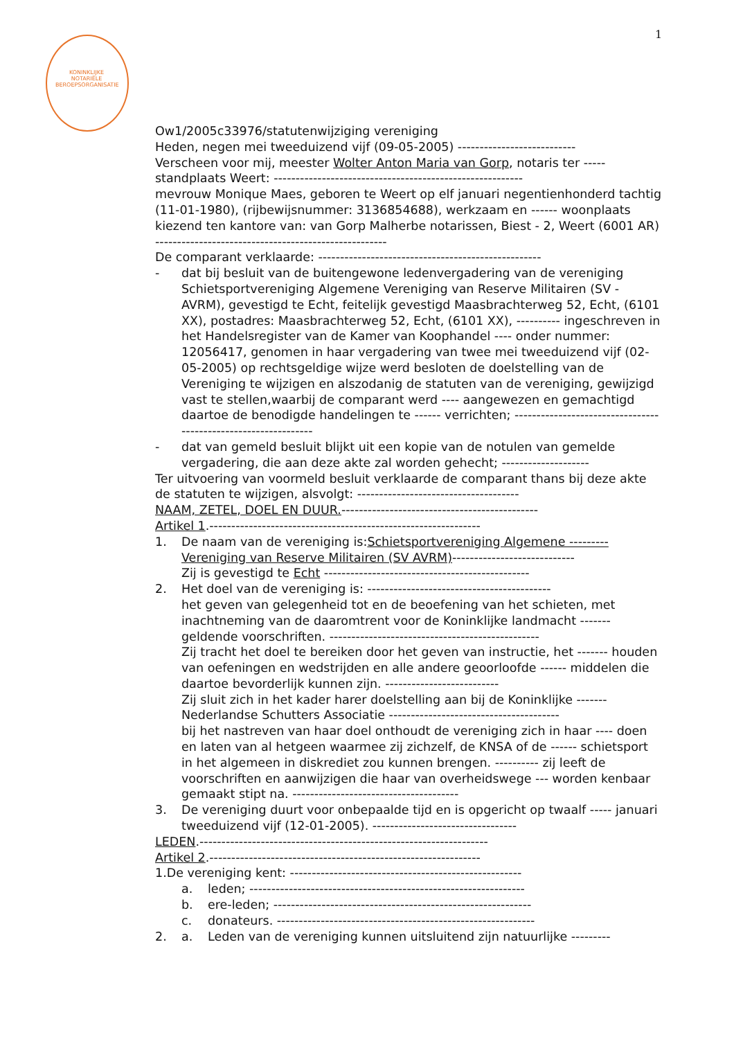KONINKLIJKE NOTARIËLE BEROEPSORGANISATIE
1
Ow1/2005c33976/statutenwijziging vereniging
Heden, negen mei tweeduizend vijf (09-05-2005) ---------------------------
Verscheen voor mij, meester Wolter Anton Maria van Gorp, notaris ter -----
standplaats Weert: ---------------------------------------------------------
mevrouw Monique Maes, geboren te Weert op elf januari negentienhonderd tachtig (11-01-1980), (rijbewijsnummer: 3136854688), werkzaam en ------ woonplaats kiezend ten kantore van: van Gorp Malherbe notarissen, Biest - 2, Weert (6001 AR) -----------------------------------------------------
De comparant verklaarde: ---------------------------------------------------
- dat bij besluit van de buitengewone ledenvergadering van de vereniging Schietsportvereniging Algemene Vereniging van Reserve Militairen (SV - AVRM), gevestigd te Echt, feitelijk gevestigd Maasbrachterweg 52, Echt, (6101 XX), postadres: Maasbrachterweg 52, Echt, (6101 XX), ---------- ingeschreven in het Handelsregister van de Kamer van Koophandel ---- onder nummer: 12056417, genomen in haar vergadering van twee mei tweeduizend vijf (02-05-2005) op rechtsgeldige wijze werd besloten de doelstelling van de Vereniging te wijzigen en alszodanig de statuten van de vereniging, gewijzigd vast te stellen,waarbij de comparant werd ---- aangewezen en gemachtigd daartoe de benodigde handelingen te ------ verrichten; ---------------------------------------------------------------
- dat van gemeld besluit blijkt uit een kopie van de notulen van gemelde vergadering, die aan deze akte zal worden gehecht; --------------------
Ter uitvoering van voormeld besluit verklaarde de comparant thans bij deze akte de statuten te wijzigen, alsvolgt: -------------------------------------
NAAM, ZETEL, DOEL EN DUUR.---------------------------------------------
Artikel 1.--------------------------------------------------------------
1. De naam van de vereniging is:Schietsportvereniging Algemene --------- Vereniging van Reserve Militairen (SV AVRM)----------------------------
Zij is gevestigd te Echt -----------------------------------------------
2. Het doel van de vereniging is: ------------------------------------------
het geven van gelegenheid tot en de beoefening van het schieten, met inachtneming van de daaromtrent voor de Koninklijke landmacht ------- geldende voorschriften. ------------------------------------------------
Zij tracht het doel te bereiken door het geven van instructie, het ------- houden van oefeningen en wedstrijden en alle andere geoorloofde ------ middelen die daartoe bevorderlijk kunnen zijn. --------------------------
Zij sluit zich in het kader harer doelstelling aan bij de Koninklijke ------- Nederlandse Schutters Associatie ---------------------------------------
bij het nastreven van haar doel onthoudt de vereniging zich in haar ---- doen en laten van al hetgeen waarmee zij zichzelf, de KNSA of de ------ schietsport in het algemeen in diskrediet zou kunnen brengen. ---------- zij leeft de voorschriften en aanwijzigen die haar van overheidswege --- worden kenbaar gemaakt stipt na. --------------------------------------
3. De vereniging duurt voor onbepaalde tijd en is opgericht op twaalf ----- januari tweeduizend vijf (12-01-2005). ---------------------------------
LEDEN.------------------------------------------------------------------
Artikel 2.--------------------------------------------------------------
1.De vereniging kent: -----------------------------------------------------
a. leden; ---------------------------------------------------------------
b. ere-leden; -----------------------------------------------------------
c. donateurs. -----------------------------------------------------------
2. a. Leden van de vereniging kunnen uitsluitend zijn natuurlijke ---------